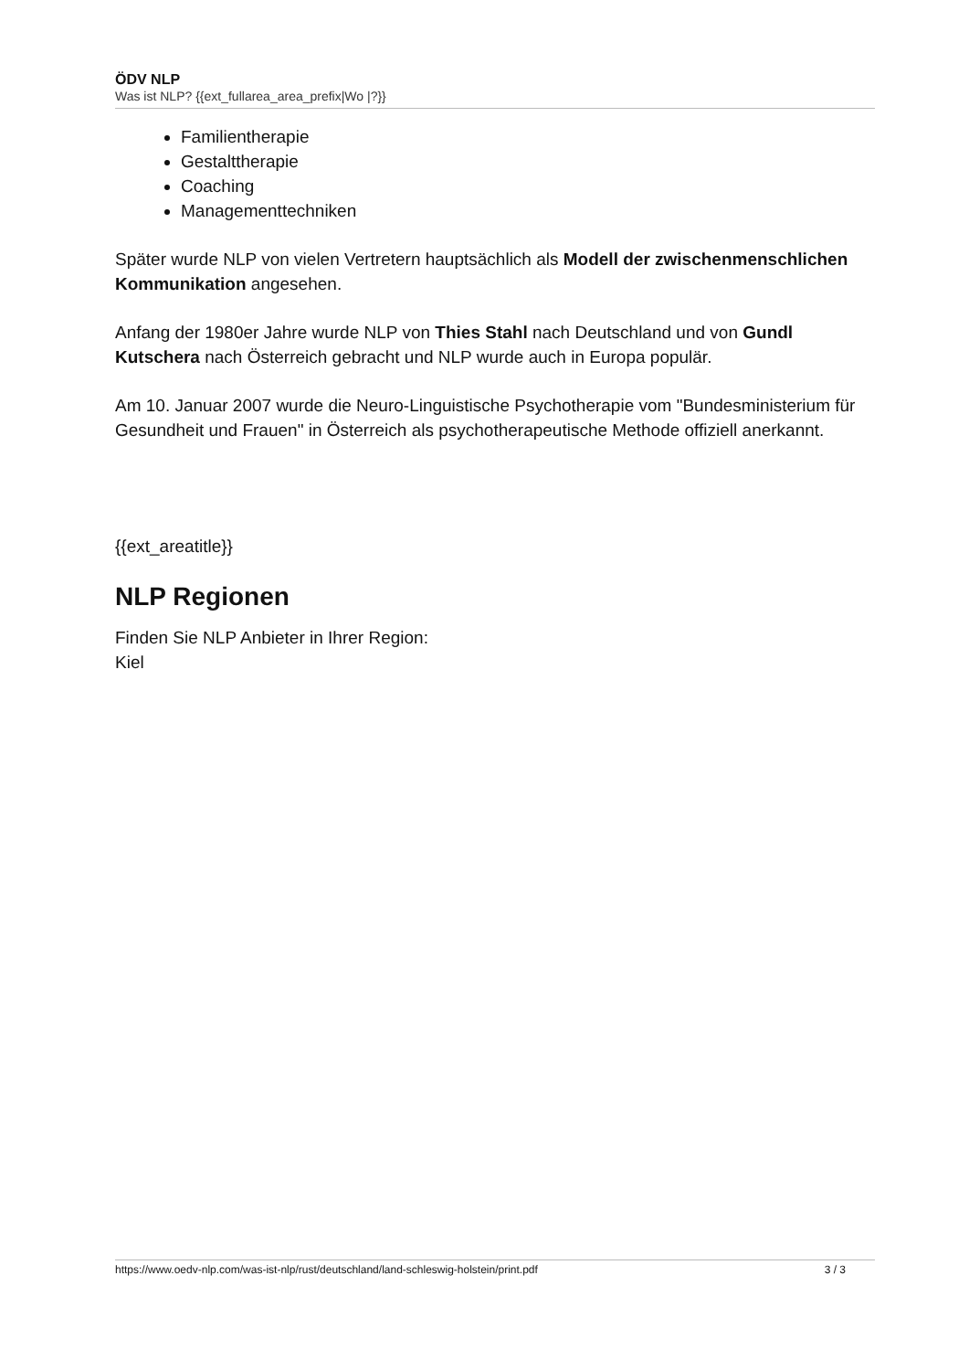ÖDV NLP
Was ist NLP? {{ext_fullarea_area_prefix|Wo |?}}
Familientherapie
Gestalttherapie
Coaching
Managementtechniken
Später wurde NLP von vielen Vertretern hauptsächlich als Modell der zwischenmenschlichen Kommunikation angesehen.
Anfang der 1980er Jahre wurde NLP von Thies Stahl nach Deutschland und von Gundl Kutschera nach Österreich gebracht und NLP wurde auch in Europa populär.
Am 10. Januar 2007 wurde die Neuro-Linguistische Psychotherapie vom "Bundesministerium für Gesundheit und Frauen" in Österreich als psychotherapeutische Methode offiziell anerkannt.
{{ext_areatitle}}
NLP Regionen
Finden Sie NLP Anbieter in Ihrer Region:
Kiel
https://www.oedv-nlp.com/was-ist-nlp/rust/deutschland/land-schleswig-holstein/print.pdf 3 / 3